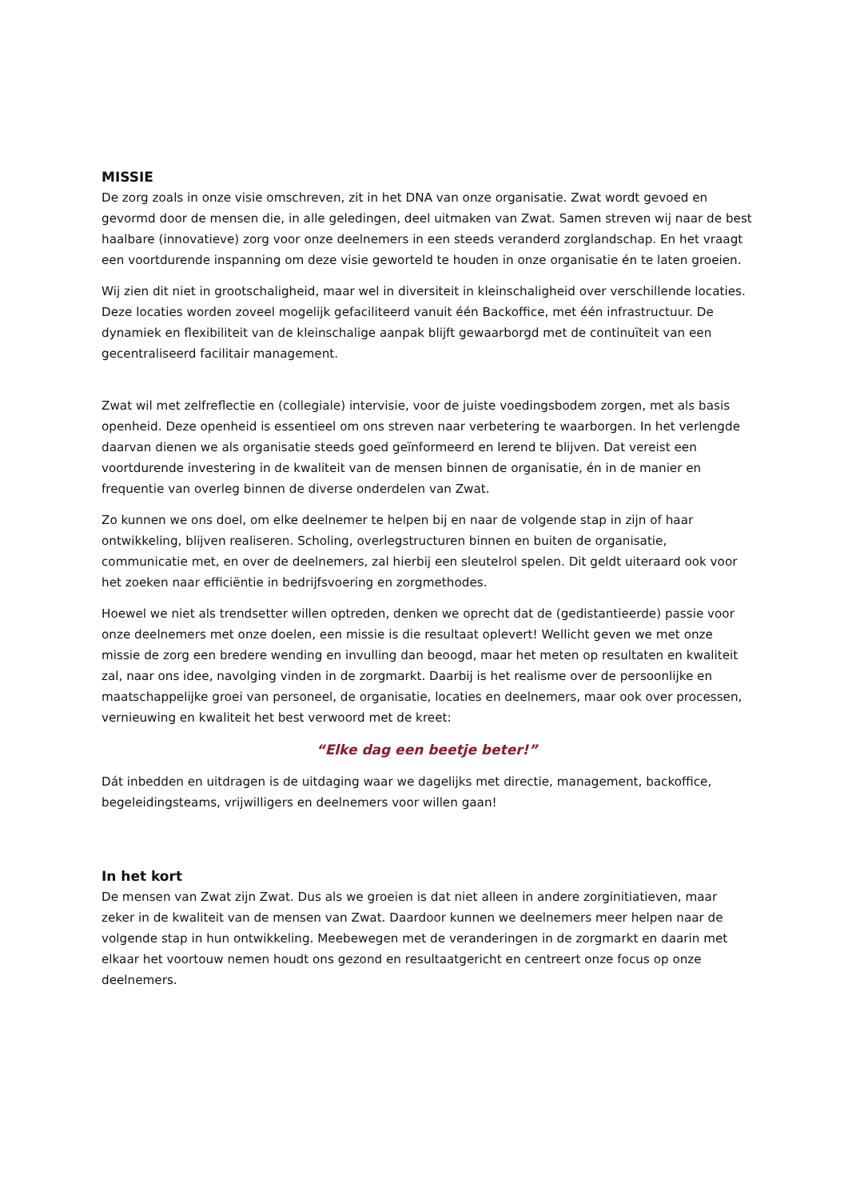MISSIE
De zorg zoals in onze visie omschreven, zit in het DNA van onze organisatie. Zwat wordt gevoed en gevormd door de mensen die, in alle geledingen, deel uitmaken van Zwat. Samen streven wij naar de best haalbare (innovatieve) zorg voor onze deelnemers in een steeds veranderd zorglandschap. En het vraagt een voortdurende inspanning om deze visie geworteld te houden in onze organisatie én te laten groeien.
Wij zien dit niet in grootschaligheid, maar wel in diversiteit in kleinschaligheid over verschillende locaties. Deze locaties worden zoveel mogelijk gefaciliteerd vanuit één Backoffice, met één infrastructuur. De dynamiek en flexibiliteit van de kleinschalige aanpak blijft gewaarborgd met de continuïteit van een gecentraliseerd facilitair management.
Zwat wil met zelfreflectie en (collegiale) intervisie, voor de juiste voedingsbodem zorgen, met als basis openheid. Deze openheid is essentieel om ons streven naar verbetering te waarborgen. In het verlengde daarvan dienen we als organisatie steeds goed geïnformeerd en lerend te blijven. Dat vereist een voortdurende investering in de kwaliteit van de mensen binnen de organisatie, én in de manier en frequentie van overleg binnen de diverse onderdelen van Zwat.
Zo kunnen we ons doel, om elke deelnemer te helpen bij en naar de volgende stap in zijn of haar ontwikkeling, blijven realiseren. Scholing, overlegstructuren binnen en buiten de organisatie, communicatie met, en over de deelnemers, zal hierbij een sleutelrol spelen. Dit geldt uiteraard ook voor het zoeken naar efficiëntie in bedrijfsvoering en zorgmethodes.
Hoewel we niet als trendsetter willen optreden, denken we oprecht dat de (gedistantieerde) passie voor onze deelnemers met onze doelen, een missie is die resultaat oplevert! Wellicht geven we met onze missie de zorg een bredere wending en invulling dan beoogd, maar het meten op resultaten en kwaliteit zal, naar ons idee, navolging vinden in de zorgmarkt. Daarbij is het realisme over de persoonlijke en maatschappelijke groei van personeel, de organisatie, locaties en deelnemers, maar ook over processen, vernieuwing en kwaliteit het best verwoord met de kreet:
“Elke dag een beetje beter!”
Dát inbedden en uitdragen is de uitdaging waar we dagelijks met directie, management, backoffice, begeleidingsteams, vrijwilligers en deelnemers voor willen gaan!
In het kort
De mensen van Zwat zijn Zwat. Dus als we groeien is dat niet alleen in andere zorginitiatieven, maar zeker in de kwaliteit van de mensen van Zwat. Daardoor kunnen we deelnemers meer helpen naar de volgende stap in hun ontwikkeling. Meebewegen met de veranderingen in de zorgmarkt en daarin met elkaar het voortouw nemen houdt ons gezond en resultaatgericht en centreert onze focus op onze deelnemers.